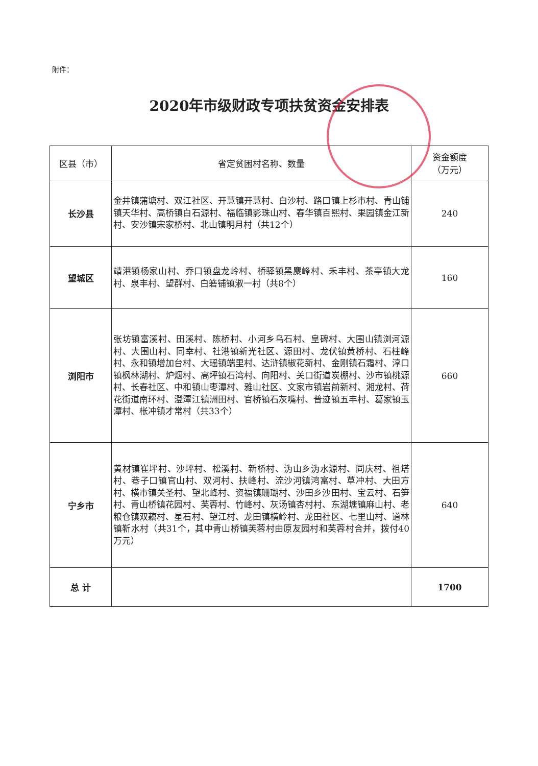附件：
2020年市级财政专项扶贫资金安排表
| 区县（市） | 省定贫困村名称、数量 | 资金额度 （万元） |
| --- | --- | --- |
| 长沙县 | 金井镇蒲塘村、双江社区、开慧镇开慧村、白沙村、路口镇上杉市村、青山铺镇天华村、高桥镇白石源村、福临镇影珠山村、春华镇百熙村、果园镇金江新村、安沙镇宋家桥村、北山镇明月村（共12个） | 240 |
| 望城区 | 靖港镇杨家山村、乔口镇盘龙岭村、桥驿镇黑麋峰村、禾丰村、茶亭镇大龙村、泉丰村、望群村、白箬铺镇淑一村（共8个） | 160 |
| 浏阳市 | 张坊镇富溪村、田溪村、陈桥村、小河乡乌石村、皇碑村、大围山镇浏河源村、大围山村、同幸村、社港镇新光社区、源田村、龙伏镇黄桥村、石柱峰村、永和镇增加台村、大瑶镇端里村、达浒镇椒花新村、金刚镇石霜村、淳口镇枫林湖村、炉烟村、高坪镇石湾村、向阳村、关口街道炭棚村、沙市镇桃源村、长春社区、中和镇山枣潭村、雅山社区、文家市镇岩前新村、湘龙村、荷花街道南环村、澄潭江镇洲田村、官桥镇石灰嘴村、普迹镇五丰村、葛家镇玉潭村、枨冲镇才常村（共33个） | 660 |
| 宁乡市 | 黄材镇崔坪村、沙坪村、松溪村、新桥村、沩山乡沩水源村、同庆村、祖塔村、巷子口镇官山村、双河村、扶峰村、流沙河镇鸿富村、草冲村、大田方村、横市镇关圣村、望北峰村、资福镇珊瑚村、沙田乡沙田村、宝云村、石笋村、青山桥镇花园村、芙蓉村、竹峰村、灰汤镇杏村村、东湖塘镇麻山村、老粮仓镇双藕村、星石村、望江村、龙田镇横岭村、龙田社区、七里山村、道林镇靳水村（共31个，其中青山桥镇芙蓉村由原友园村和芙蓉村合并，拨付40万元） | 640 |
| 总 计 | | 1700 |